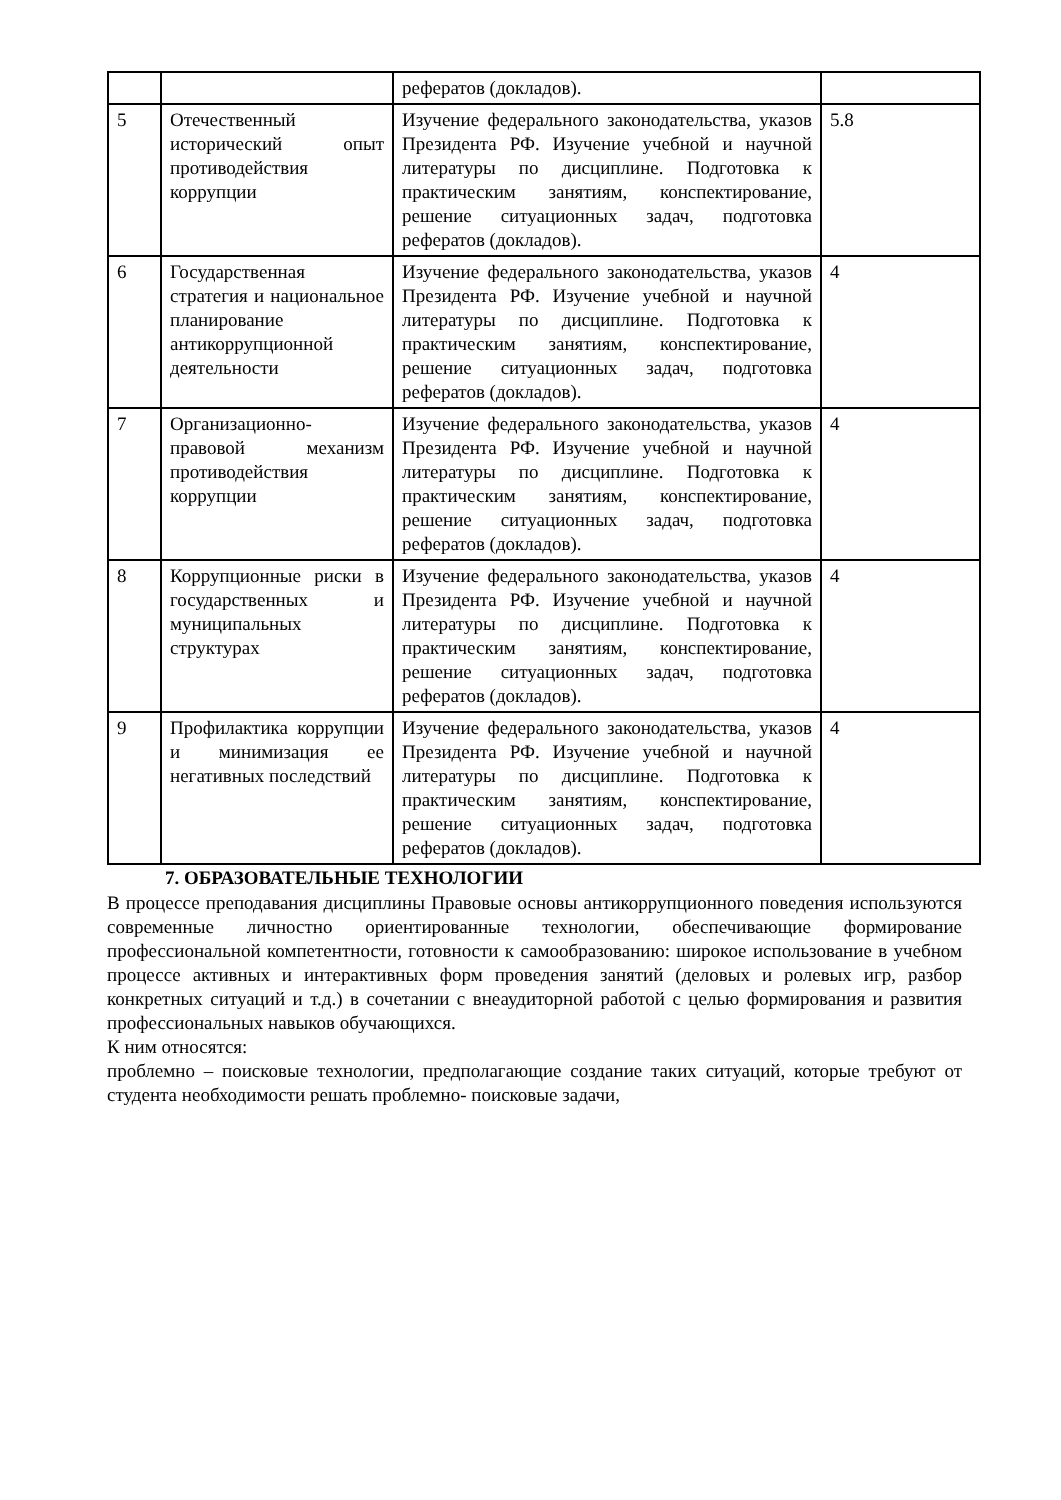| | | рефератов (докладов). | |
| 5 | Отечественный исторический опыт противодействия коррупции | Изучение федерального законодательства, указов Президента РФ. Изучение учебной и научной литературы по дисциплине. Подготовка к практическим занятиям, конспектирование, решение ситуационных задач, подготовка рефератов (докладов). | 5.8 |
| 6 | Государственная стратегия и национальное планирование антикоррупционной деятельности | Изучение федерального законодательства, указов Президента РФ. Изучение учебной и научной литературы по дисциплине. Подготовка к практическим занятиям, конспектирование, решение ситуационных задач, подготовка рефератов (докладов). | 4 |
| 7 | Организационно-правовой механизм противодействия коррупции | Изучение федерального законодательства, указов Президента РФ. Изучение учебной и научной литературы по дисциплине. Подготовка к практическим занятиям, конспектирование, решение ситуационных задач, подготовка рефератов (докладов). | 4 |
| 8 | Коррупционные риски в государственных и муниципальных структурах | Изучение федерального законодательства, указов Президента РФ. Изучение учебной и научной литературы по дисциплине. Подготовка к практическим занятиям, конспектирование, решение ситуационных задач, подготовка рефератов (докладов). | 4 |
| 9 | Профилактика коррупции и минимизация ее негативных последствий | Изучение федерального законодательства, указов Президента РФ. Изучение учебной и научной литературы по дисциплине. Подготовка к практическим занятиям, конспектирование, решение ситуационных задач, подготовка рефератов (докладов). | 4 |
7. ОБРАЗОВАТЕЛЬНЫЕ ТЕХНОЛОГИИ
В процессе преподавания дисциплины Правовые основы антикоррупционного поведения используются современные личностно ориентированные технологии, обеспечивающие формирование профессиональной компетентности, готовности к самообразованию: широкое использование в учебном процессе активных и интерактивных форм проведения занятий (деловых и ролевых игр, разбор конкретных ситуаций и т.д.) в сочетании с внеаудиторной работой с целью формирования и развития профессиональных навыков обучающихся.
К ним относятся:
проблемно – поисковые технологии, предполагающие создание таких ситуаций, которые требуют от студента необходимости решать проблемно- поисковые задачи,